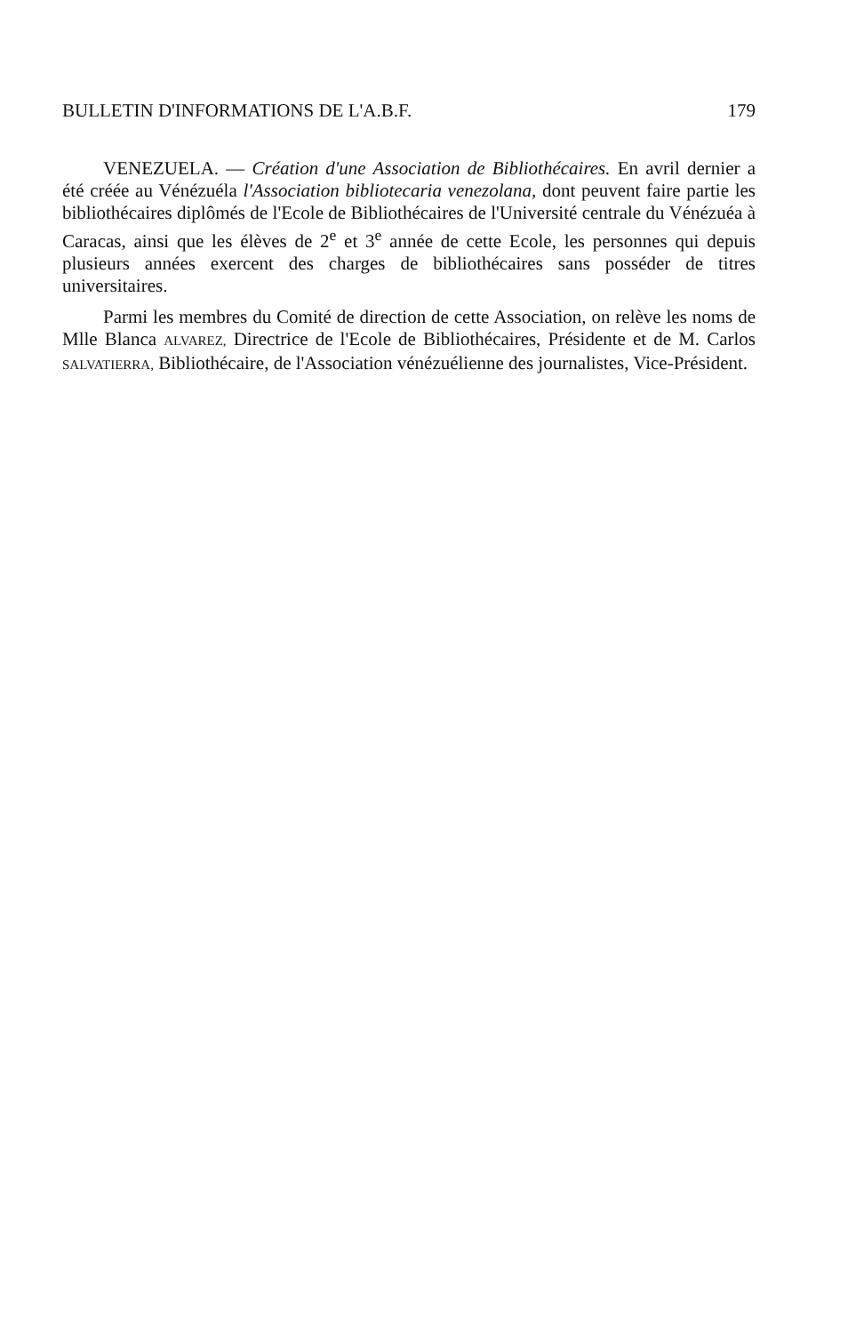BULLETIN D'INFORMATIONS DE L'A.B.F. 179
VENEZUELA. — Création d'une Association de Bibliothécaires. En avril dernier a été créée au Vénézuéla l'Association bibliotecaria venezolana, dont peuvent faire partie les bibliothécaires diplômés de l'Ecole de Bibliothécaires de l'Université centrale du Vénézuéa à Caracas, ainsi que les élèves de 2<sup>e</sup> et 3<sup>e</sup> année de cette Ecole, les personnes qui depuis plusieurs années exercent des charges de bibliothécaires sans posséder de titres universitaires.
Parmi les membres du Comité de direction de cette Association, on relève les noms de Mlle Blanca ALVAREZ, Directrice de l'Ecole de Bibliothécaires, Présidente et de M. Carlos SALVATIERRA, Bibliothécaire, de l'Association vénézuélienne des journalistes, Vice-Président.